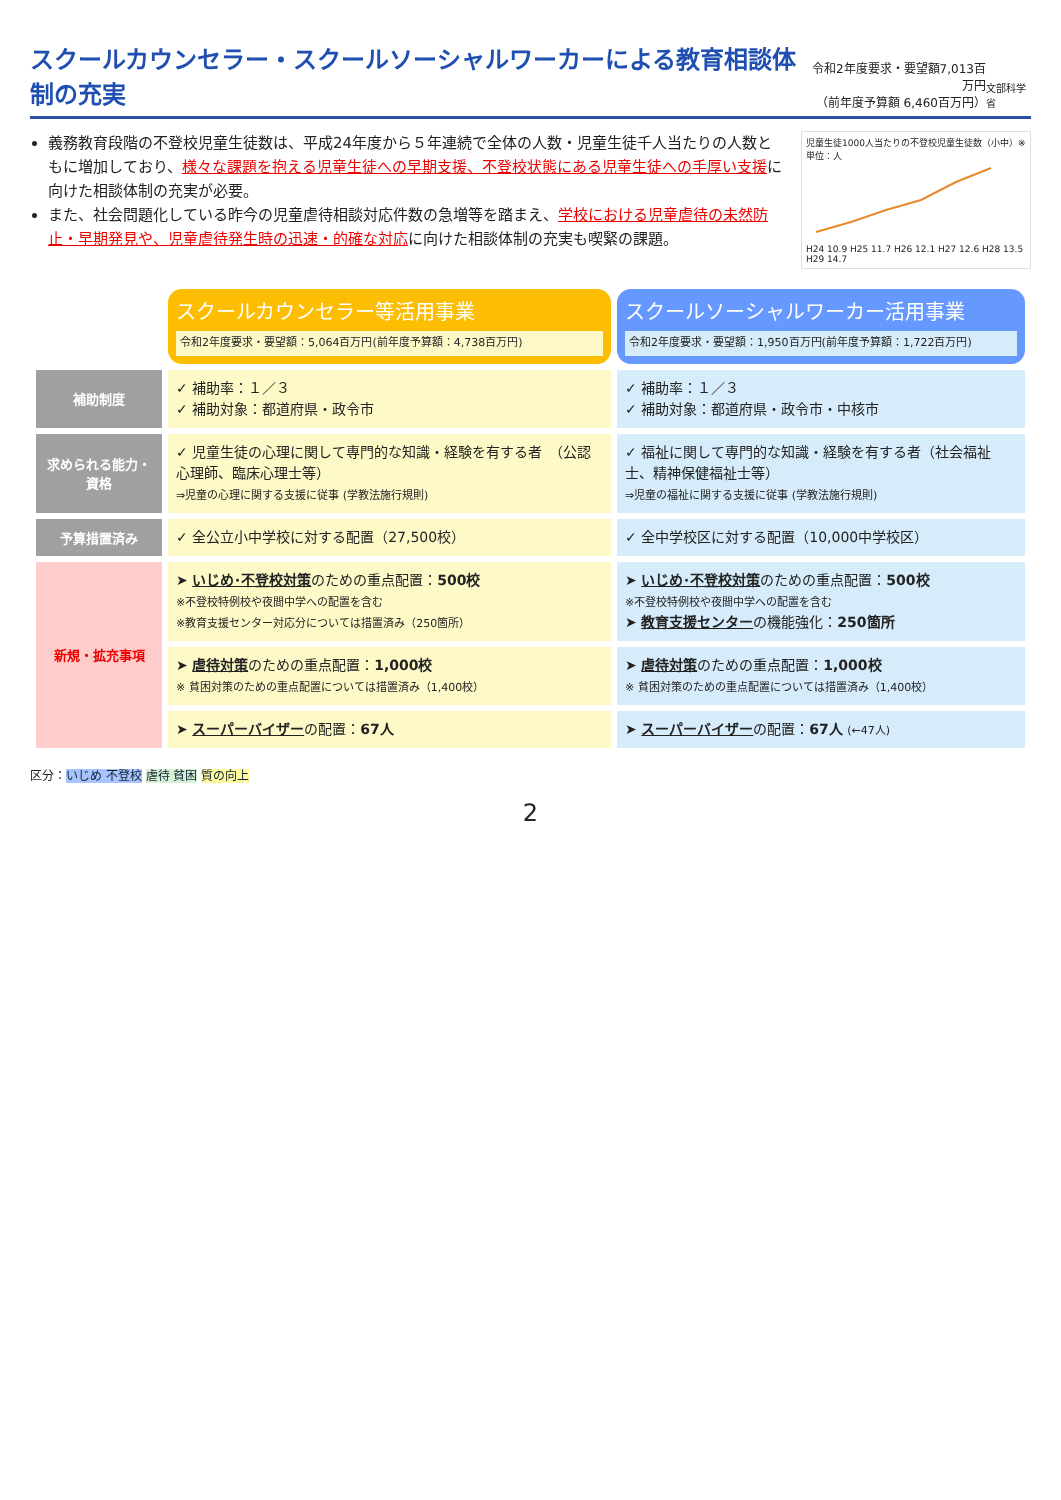スクールカウンセラー・スクールソーシャルワーカーによる教育相談体制の充実
令和2年度要求・要望額7,013百万円
（前年度予算額 6,460百万円）
文部科学省
義務教育段階の不登校児童生徒数は、平成24年度から５年連続で全体の人数・児童生徒千人当たりの人数ともに増加しており、様々な課題を抱える児童生徒への早期支援、不登校状態にある児童生徒への手厚い支援に向けた相談体制の充実が必要。
また、社会問題化している昨今の児童虐待相談対応件数の急増等を踏まえ、学校における児童虐待の未然防止・早期発見や、児童虐待発生時の迅速・的確な対応に向けた相談体制の充実も喫緊の課題。
児童生徒1000人当たりの不登校児童生徒数（小中）※単位：人
H24 10.9 H25 11.7 H26 12.1 H27 12.6 H28 13.5 H29 14.7
| | スクールカウンセラー等活用事業 令和2年度要求・要望額：5,064百万円(前年度予算額：4,738百万円) | スクールソーシャルワーカー活用事業 令和2年度要求・要望額：1,950百万円(前年度予算額：1,722百万円) |
| 補助制度 | ✓ 補助率：１／３ ✓ 補助対象：都道府県・政令市 | ✓ 補助率：１／３ ✓ 補助対象：都道府県・政令市・中核市 |
| 求められる能力・資格 | ✓ 児童生徒の心理に関して専門的な知識・経験を有する者 （公認心理師、臨床心理士等） ⇒児童の心理に関する支援に従事 (学教法施行規則) | ✓ 福祉に関して専門的な知識・経験を有する者（社会福祉士、精神保健福祉士等） ⇒児童の福祉に関する支援に従事 (学教法施行規則) |
| 予算措置済み | ✓ 全公立小中学校に対する配置（27,500校） | ✓ 全中学校区に対する配置（10,000中学校区） |
| 新規・拡充事項 | ➤ いじめ･不登校対策 のための重点配置： 500校 ※不登校特例校や夜間中学への配置を含む ※教育支援センター対応分については措置済み（250箇所） | ➤ いじめ･不登校対策 のための重点配置： 500校 ※不登校特例校や夜間中学への配置を含む ➤ 教育支援センター の機能強化： 250箇所 |
| | ➤ 虐待対策 のための重点配置： 1,000校 ※ 貧困対策のための重点配置については措置済み（1,400校） | ➤ 虐待対策 のための重点配置： 1,000校 ※ 貧困対策のための重点配置については措置済み（1,400校） |
| | ➤ スーパーバイザー の配置： 67人 | ➤ スーパーバイザー の配置： 67人 (←47人) |
区分：いじめ 不登校 虐待 貧困 質の向上
2